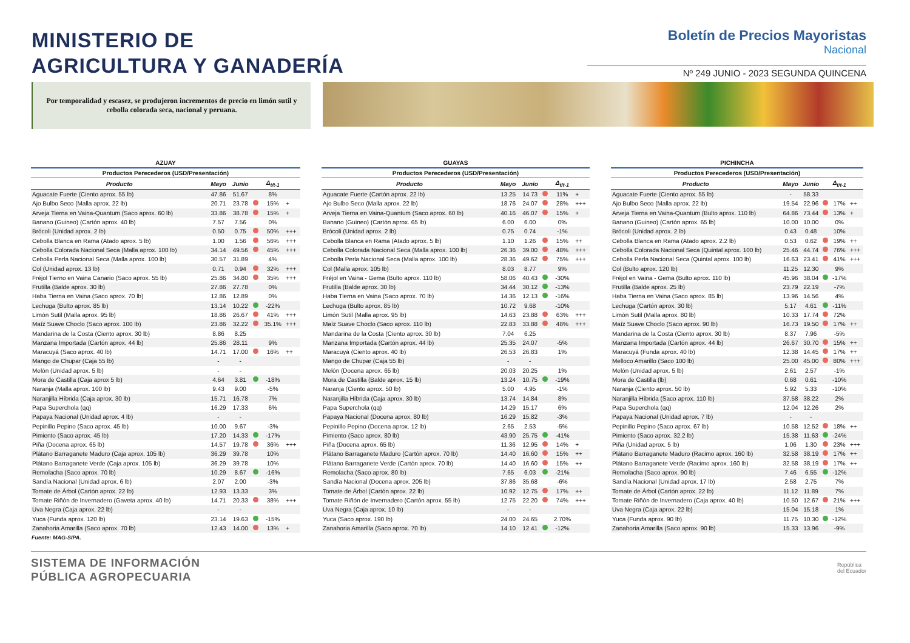MINISTERIO DE
AGRICULTURA Y GANADERÍA
Boletín de Precios Mayoristas
Nacional
Nº 249 JUNIO - 2023 SEGUNDA QUINCENA
Por temporalidad y escasez, se produjeron incrementos de precio en limón sutil y cebolla colorada seca, nacional y peruana.
AZUAY
| Productos Perecederos (USD/Presentación) | | | | | |
| --- | --- | --- | --- | --- | --- |
| Producto | Mayo | Junio | | Δ<sub>t/t-1</sub> | |
| Aguacate Fuerte (Ciento aprox. 55 lb) | 47.86 | 51.67 | | 8% | |
| Ajo Bulbo Seco (Malla aprox. 22 lb) | 20.71 | 23.78 | | 15% | + |
| Arveja Tierna en Vaina-Quantum (Saco aprox. 60 lb) | 33.86 | 38.78 | | 15% | + |
| Banano (Guineo) (Cartón aprox. 40 lb) | 7.57 | 7.56 | | 0% | |
| Brócoli (Unidad aprox. 2 lb) | 0.50 | 0.75 | | 50% | +++ |
| Cebolla Blanca en Rama (Atado aprox. 5 lb) | 1.00 | 1.56 | | 56% | +++ |
| Cebolla Colorada Nacional Seca (Malla aprox. 100 lb) | 34.14 | 49.56 | | 45% | +++ |
| Cebolla Perla Nacional Seca (Malla aprox. 100 lb) | 30.57 | 31.89 | | 4% | |
| Col (Unidad aprox. 13 lb) | 0.71 | 0.94 | | 32% | +++ |
| Fréjol Tierno en Vaina Canario (Saco aprox. 55 lb) | 25.86 | 34.80 | | 35% | +++ |
| Frutilla (Balde aprox. 30 lb) | 27.86 | 27.78 | | 0% | |
| Haba Tierna en Vaina (Saco aprox. 70 lb) | 12.86 | 12.89 | | 0% | |
| Lechuga (Bulto aprox. 85 lb) | 13.14 | 10.22 | | -22% | |
| Limón Sutil (Malla aprox. 95 lb) | 18.86 | 26.67 | | 41% | +++ |
| Maíz Suave Choclo (Saco aprox. 100 lb) | 23.86 | 32.22 | | 35.1% | +++ |
| Mandarina de la Costa (Ciento aprox. 30 lb) | 8.86 | 8.25 | | | |
| Manzana Importada (Cartón aprox. 44 lb) | 25.86 | 28.11 | | 9% | |
| Maracuyá (Saco aprox. 40 lb) | 14.71 | 17.00 | | 16% | ++ |
| Mango de Chupar (Caja 55 lb) | - | - | | | |
| Melón (Unidad aprox. 5 lb) | - | - | | | |
| Mora de Castilla (Caja aprox 5 lb) | 4.64 | 3.81 | | -18% | |
| Naranja (Malla aprox. 100 lb) | 9.43 | 9.00 | | -5% | |
| Naranjilla Híbrida (Caja aprox. 30 lb) | 15.71 | 16.78 | | 7% | |
| Papa Superchola (qq) | 16.29 | 17.33 | | 6% | |
| Papaya Nacional (Unidad aprox. 4 lb) | - | - | | | |
| Pepinillo Pepino (Saco aprox. 45 lb) | 10.00 | 9.67 | | -3% | |
| Pimiento (Saco aprox. 45 lb) | 17.20 | 14.33 | | -17% | |
| Piña (Docena aprox. 65 lb) | 14.57 | 19.78 | | 36% | +++ |
| Plátano Barraganete Maduro (Caja aprox. 105 lb) | 36.29 | 39.78 | | 10% | |
| Plátano Barraganete Verde (Caja aprox. 105 lb) | 36.29 | 39.78 | | 10% | |
| Remolacha (Saco aprox. 70 lb) | 10.29 | 8.67 | | -16% | |
| Sandía Nacional (Unidad aprox. 6 lb) | 2.07 | 2.00 | | -3% | |
| Tomate de Árbol (Cartón aprox. 22 lb) | 12.93 | 13.33 | | 3% | |
| Tomate Riñón de Invernadero (Gaveta aprox. 40 lb) | 14.71 | 20.33 | | 38% | +++ |
| Uva Negra (Caja aprox. 22 lb) | - | - | | | |
| Yuca (Funda aprox. 120 lb) | 23.14 | 19.63 | | -15% | |
| Zanahoria Amarilla (Saco aprox. 70 lb) | 12.43 | 14.00 | | 13% | + |
GUAYAS
| Productos Perecederos (USD/Presentación) | | | | | |
| --- | --- | --- | --- | --- | --- |
| Producto | Mayo | Junio | | Δ<sub>t/t-1</sub> | |
| Aguacate Fuerte (Cartón aprox. 22 lb) | 13.25 | 14.73 | | 11% | + |
| Ajo Bulbo Seco (Malla aprox. 22 lb) | 18.76 | 24.07 | | 28% | +++ |
| Arveja Tierna en Vaina-Quantum (Saco aprox. 60 lb) | 40.16 | 46.07 | | 15% | + |
| Banano (Guineo) (Cartón aprox. 65 lb) | 6.00 | 6.00 | | 0% | |
| Brócoli (Unidad aprox. 2 lb) | 0.75 | 0.74 | | -1% | |
| Cebolla Blanca en Rama (Atado aprox. 5 lb) | 1.10 | 1.26 | | 15% | ++ |
| Cebolla Colorada Nacional Seca (Malla aprox. 100 lb) | 26.36 | 39.00 | | 48% | +++ |
| Cebolla Perla Nacional Seca (Malla aprox. 100 lb) | 28.36 | 49.62 | | 75% | +++ |
| Col (Malla aprox. 105 lb) | 8.03 | 8.77 | | 9% | |
| Fréjol en Vaina - Gema (Bulto aprox. 110 lb) | 58.06 | 40.43 | | -30% | |
| Frutilla (Balde aprox. 30 lb) | 34.44 | 30.12 | | -13% | |
| Haba Tierna en Vaina (Saco aprox. 70 lb) | 14.36 | 12.13 | | -16% | |
| Lechuga (Bulto aprox. 85 lb) | 10.72 | 9.68 | | -10% | |
| Limón Sutil (Malla aprox. 95 lb) | 14.63 | 23.88 | | 63% | +++ |
| Maíz Suave Choclo (Saco aprox. 110 lb) | 22.83 | 33.88 | | 48% | +++ |
| Mandarina de la Costa (Ciento aprox. 30 lb) | 7.04 | 6.25 | | | |
| Manzana Importada (Cartón aprox. 44 lb) | 25.35 | 24.07 | | -5% | |
| Maracuyá (Ciento aprox. 40 lb) | 26.53 | 26.83 | | 1% | |
| Mango de Chupar (Caja 55 lb) | - | - | | | |
| Melón (Docena aprox. 65 lb) | 20.03 | 20.25 | | 1% | |
| Mora de Castilla (Balde aprox. 15 lb) | 13.24 | 10.75 | | -19% | |
| Naranja (Ciento aprox. 50 lb) | 5.00 | 4.95 | | -1% | |
| Naranjilla Híbrida (Caja aprox. 30 lb) | 13.74 | 14.84 | | 8% | |
| Papa Superchola (qq) | 14.29 | 15.17 | | 6% | |
| Papaya Nacional (Docena aprox. 80 lb) | 16.29 | 15.82 | | -3% | |
| Pepinillo Pepino (Docena aprox. 12 lb) | 2.65 | 2.53 | | -5% | |
| Pimiento (Saco aprox. 80 lb) | 43.90 | 25.75 | | -41% | |
| Piña (Docena aprox. 65 lb) | 11.36 | 12.95 | | 14% | + |
| Plátano Barraganete Maduro (Cartón aprox. 70 lb) | 14.40 | 16.60 | | 15% | ++ |
| Plátano Barraganete Verde (Cartón aprox. 70 lb) | 14.40 | 16.60 | | 15% | ++ |
| Remolacha (Saco aprox. 80 lb) | 7.65 | 6.03 | | -21% | |
| Sandía Nacional (Docena aprox. 205 lb) | 37.86 | 35.68 | | -6% | |
| Tomate de Árbol (Cartón aprox. 22 lb) | 10.92 | 12.75 | | 17% | ++ |
| Tomate Riñón de Invernadero (Cartón aprox. 55 lb) | 12.75 | 22.20 | | 74% | +++ |
| Uva Negra (Caja aprox. 10 lb) | - | - | | | |
| Yuca (Saco aprox. 190 lb) | 24.00 | 24.65 | | 2.70% | |
| Zanahoria Amarilla (Saco aprox. 70 lb) | 14.10 | 12.41 | | -12% | |
PICHINCHA
| Productos Perecederos (USD/Presentación) | | | | | |
| --- | --- | --- | --- | --- | --- |
| Producto | Mayo | Junio | | Δ<sub>t/t-1</sub> | |
| Aguacate Fuerte (Ciento aprox. 55 lb) | - | 58.33 | | | |
| Ajo Bulbo Seco (Malla aprox. 22 lb) | 19.54 | 22.96 | | 17% | ++ |
| Arveja Tierna en Vaina-Quantum (Bulto aprox. 110 lb) | 64.86 | 73.44 | | 13% | + |
| Banano (Guineo) (Cartón aprox. 65 lb) | 10.00 | 10.00 | | 0% | |
| Brócoli (Unidad aprox. 2 lb) | 0.43 | 0.48 | | 10% | |
| Cebolla Blanca en Rama (Atado aprox. 2.2 lb) | 0.53 | 0.62 | | 19% | ++ |
| Cebolla Colorada Nacional Seca (Quintal aprox. 100 lb) | 25.46 | 44.74 | | 76% | +++ |
| Cebolla Perla Nacional Seca (Quintal aprox. 100 lb) | 16.63 | 23.41 | | 41% | +++ |
| Col (Bulto aprox. 120 lb) | 11.25 | 12.30 | | 9% | |
| Fréjol en Vaina - Gema (Bulto aprox. 110 lb) | 45.96 | 38.04 | | -17% | |
| Frutilla (Balde aprox. 25 lb) | 23.79 | 22.19 | | -7% | |
| Haba Tierna en Vaina (Saco aprox. 85 lb) | 13.96 | 14.56 | | 4% | |
| Lechuga (Cartón aprox. 30 lb) | 5.17 | 4.61 | | -11% | |
| Limón Sutil (Malla aprox. 80 lb) | 10.33 | 17.74 | | 72% | |
| Maíz Suave Choclo (Saco aprox. 90 lb) | 16.73 | 19.50 | | 17% | ++ |
| Mandarina de la Costa (Ciento aprox. 30 lb) | 8.37 | 7.96 | | -5% | |
| Manzana Importada (Cartón aprox. 44 lb) | 26.67 | 30.70 | | 15% | ++ |
| Maracuyá (Funda aprox. 40 lb) | 12.38 | 14.45 | | 17% | ++ |
| Melloco Amarillo (Saco 100 lb) | 25.00 | 45.00 | | 80% | +++ |
| Melón (Unidad aprox. 5 lb) | 2.61 | 2.57 | | -1% | |
| Mora de Castilla (lb) | 0.68 | 0.61 | | -10% | |
| Naranja (Ciento aprox. 50 lb) | 5.92 | 5.33 | | -10% | |
| Naranjilla Híbrida (Saco aprox. 110 lb) | 37.58 | 38.22 | | 2% | |
| Papa Superchola (qq) | 12.04 | 12.26 | | 2% | |
| Papaya Nacional (Unidad aprox. 7 lb) | - | - | | | |
| Pepinillo Pepino (Saco aprox. 67 lb) | 10.58 | 12.52 | | 18% | ++ |
| Pimiento (Saco aprox. 32.2 lb) | 15.38 | 11.63 | | -24% | |
| Piña (Unidad aprox. 5 lb) | 1.06 | 1.30 | | 23% | +++ |
| Plátano Barraganete Maduro (Racimo aprox. 160 lb) | 32.58 | 38.19 | | 17% | ++ |
| Plátano Barraganete Verde (Racimo aprox. 160 lb) | 32.58 | 38.19 | | 17% | ++ |
| Remolacha (Saco aprox. 90 lb) | 7.46 | 6.55 | | -12% | |
| Sandía Nacional (Unidad aprox. 17 lb) | 2.58 | 2.75 | | 7% | |
| Tomate de Árbol (Cartón aprox. 22 lb) | 11.12 | 11.89 | | 7% | |
| Tomate Riñón de Invernadero (Caja aprox. 40 lb) | 10.50 | 12.67 | | 21% | +++ |
| Uva Negra (Caja aprox. 22 lb) | 15.04 | 15.18 | | 1% | |
| Yuca (Funda aprox. 90 lb) | 11.75 | 10.30 | | -12% | |
| Zanahoria Amarilla (Saco aprox. 90 lb) | 15.33 | 13.96 | | -9% | |
Fuente: MAG-SIPA.
SISTEMA DE INFORMACIÓN
PÚBLICA AGROPECUARIA
República
del Ecuador